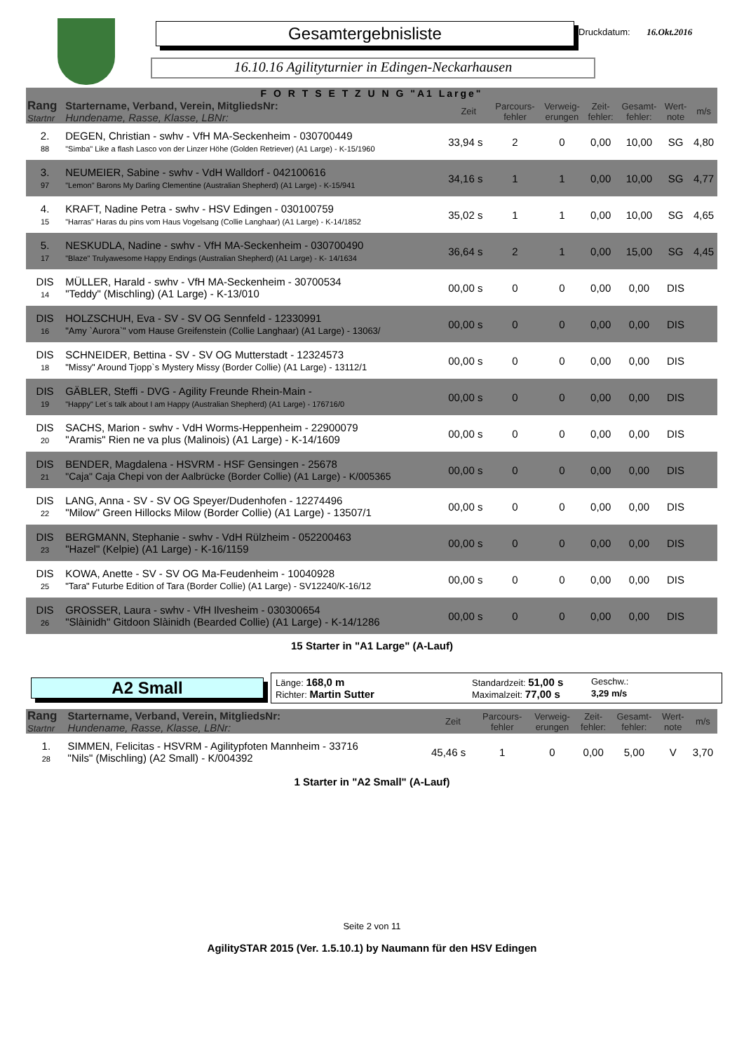Gesamtergebnisliste Druckdatum: 16.Okt.2016
16.10.16 Agilityturnier in Edingen-Neckarhausen
| F O R T S E T Z U N G "A1 Large" | | | | | | | | |
| Rang Startnr | Startername, Verband, Verein, MitgliedsNr: Hundename, Rasse, Klasse, LBNr: | Zeit | Parcours- fehler | Verweig- erungen | Zeit- fehler: | Gesamt- fehler: | Wert- note | m/s |
| 2. 88 | DEGEN, Christian - swhv - VfH MA-Seckenheim - 030700449 "Simba" Like a flash Lasco von der Linzer Höhe (Golden Retriever) (A1 Large) - K-15/1960 | 33,94 s | 2 | 0 | 0,00 | 10,00 | SG | 4,80 |
| 3. 97 | NEUMEIER, Sabine - swhv - VdH Walldorf - 042100616 "Lemon" Barons My Darling Clementine (Australian Shepherd) (A1 Large) - K-15/941 | 34,16 s | 1 | 1 | 0,00 | 10,00 | SG | 4,77 |
| 4. 15 | KRAFT, Nadine Petra - swhv - HSV Edingen - 030100759 "Harras" Haras du pins vom Haus Vogelsang (Collie Langhaar) (A1 Large) - K-14/1852 | 35,02 s | 1 | 1 | 0,00 | 10,00 | SG | 4,65 |
| 5. 17 | NESKUDLA, Nadine - swhv - VfH MA-Seckenheim - 030700490 "Blaze" Trulyawesome Happy Endings (Australian Shepherd) (A1 Large) - K- 14/1634 | 36,64 s | 2 | 1 | 0,00 | 15,00 | SG | 4,45 |
| DIS 14 | MÜLLER, Harald - swhv - VfH MA-Seckenheim - 30700534 "Teddy" (Mischling) (A1 Large) - K-13/010 | 00,00 s | 0 | 0 | 0,00 | 0,00 | DIS | |
| DIS 16 | HOLZSCHUH, Eva - SV - SV OG Sennfeld - 12330991 "Amy `Aurora`" vom Hause Greifenstein (Collie Langhaar) (A1 Large) - 13063/ | 00,00 s | 0 | 0 | 0,00 | 0,00 | DIS | |
| DIS 18 | SCHNEIDER, Bettina - SV - SV OG Mutterstadt - 12324573 "Missy" Around Tjopp`s Mystery Missy (Border Collie) (A1 Large) - 13112/1 | 00,00 s | 0 | 0 | 0,00 | 0,00 | DIS | |
| DIS 19 | GÄBLER, Steffi - DVG - Agility Freunde Rhein-Main - "Happy" Let´s talk about I am Happy (Australian Shepherd) (A1 Large) - 176716/0 | 00,00 s | 0 | 0 | 0,00 | 0,00 | DIS | |
| DIS 20 | SACHS, Marion - swhv - VdH Worms-Heppenheim - 22900079 "Aramis" Rien ne va plus (Malinois) (A1 Large) - K-14/1609 | 00,00 s | 0 | 0 | 0,00 | 0,00 | DIS | |
| DIS 21 | BENDER, Magdalena - HSVRM - HSF Gensingen - 25678 "Caja" Caja Chepi von der Aalbrücke (Border Collie) (A1 Large) - K/005365 | 00,00 s | 0 | 0 | 0,00 | 0,00 | DIS | |
| DIS 22 | LANG, Anna - SV - SV OG Speyer/Dudenhofen - 12274496 "Milow" Green Hillocks Milow (Border Collie) (A1 Large) - 13507/1 | 00,00 s | 0 | 0 | 0,00 | 0,00 | DIS | |
| DIS 23 | BERGMANN, Stephanie - swhv - VdH Rülzheim - 052200463 "Hazel" (Kelpie) (A1 Large) - K-16/1159 | 00,00 s | 0 | 0 | 0,00 | 0,00 | DIS | |
| DIS 25 | KOWA, Anette - SV - SV OG Ma-Feudenheim - 10040928 "Tara" Futurbe Edition of Tara (Border Collie) (A1 Large) - SV12240/K-16/12 | 00,00 s | 0 | 0 | 0,00 | 0,00 | DIS | |
| DIS 26 | GROSSER, Laura - swhv - VfH Ilvesheim - 030300654 "Slàinidh" Gitdoon Slàinidh (Bearded Collie) (A1 Large) - K-14/1286 | 00,00 s | 0 | 0 | 0,00 | 0,00 | DIS | |
15 Starter in "A1 Large" (A-Lauf)
A2 Small
Länge: 168,0 m
Standardzeit: 51,00 s
Geschw.:
Richter: Martin Sutter
Maximalzeit: 77,00 s
3,29 m/s
| Rang Startnr | Startername, Verband, Verein, MitgliedsNr: Hundename, Rasse, Klasse, LBNr: | Zeit | Parcours- fehler | Verweig- erungen | Zeit- fehler: | Gesamt- fehler: | Wert- note | m/s |
| --- | --- | --- | --- | --- | --- | --- | --- | --- |
| 1. 28 | SIMMEN, Felicitas - HSVRM - Agilitypfoten Mannheim - 33716 "Nils" (Mischling) (A2 Small) - K/004392 | 45,46 s | 1 | 0 | 0,00 | 5,00 | V | 3,70 |
1 Starter in "A2 Small" (A-Lauf)
Seite 2 von 11
AgilitySTAR 2015 (Ver. 1.5.10.1) by Naumann für den HSV Edingen